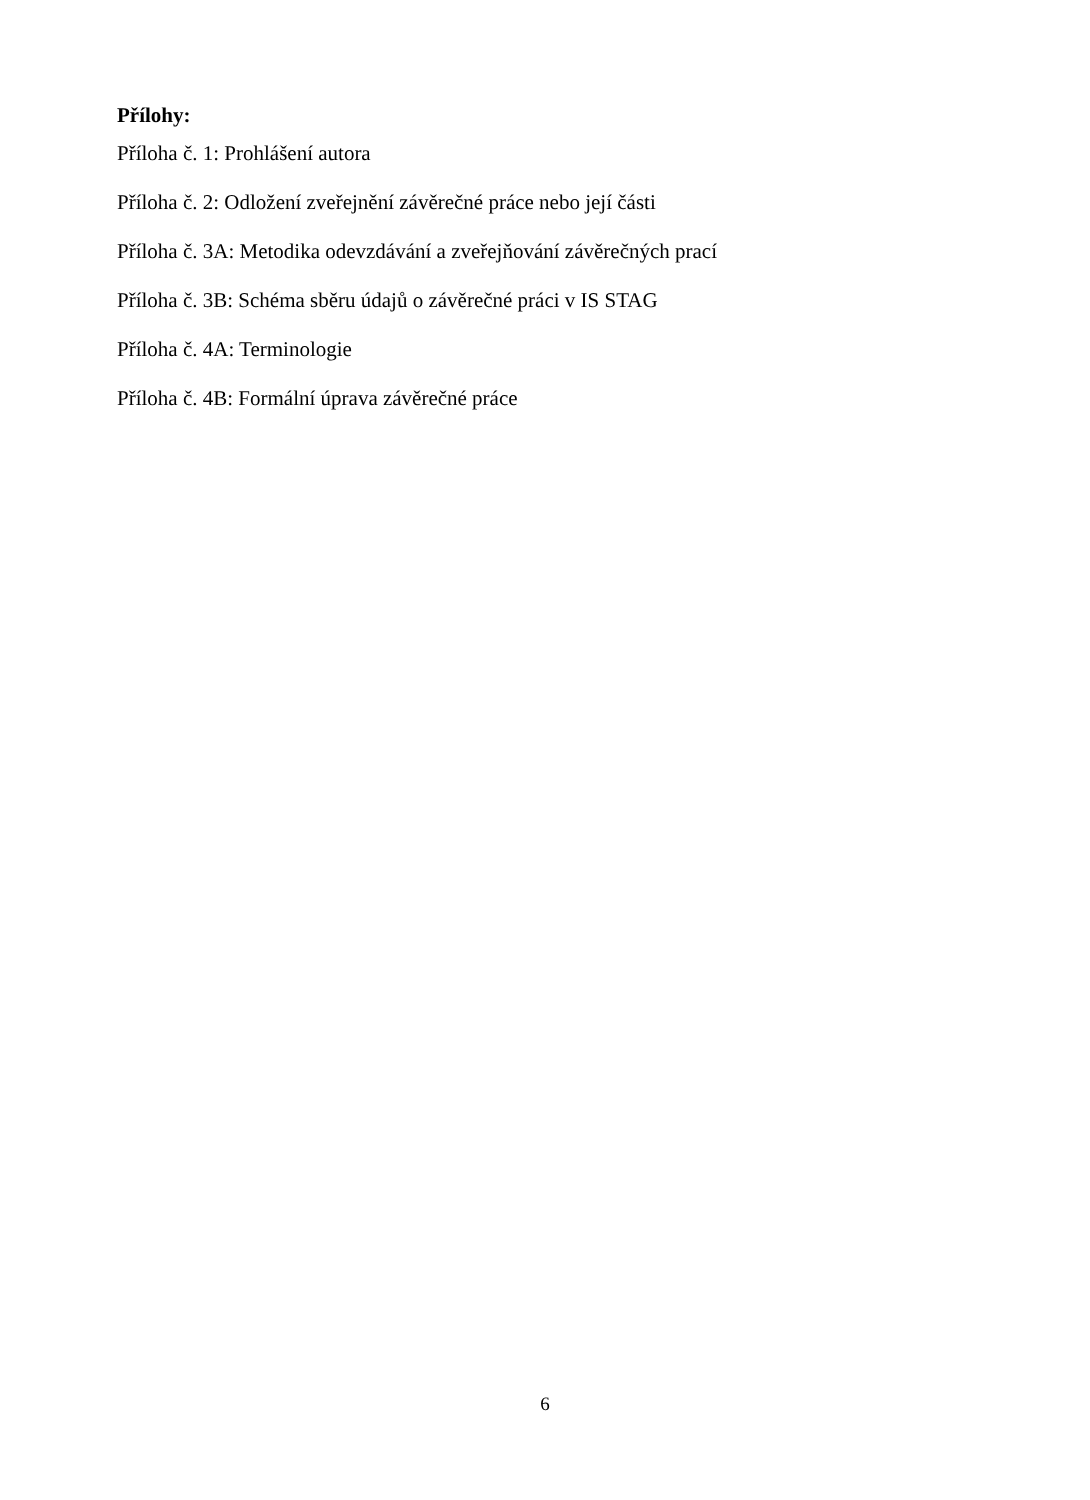Přílohy:
Příloha č. 1: Prohlášení autora
Příloha č. 2: Odložení zveřejnění závěrečné práce nebo její části
Příloha č. 3A: Metodika odevzdávání a zveřejňování závěrečných prací
Příloha č. 3B: Schéma sběru údajů o závěrečné práci v IS STAG
Příloha č. 4A: Terminologie
Příloha č. 4B: Formální úprava závěrečné práce
6